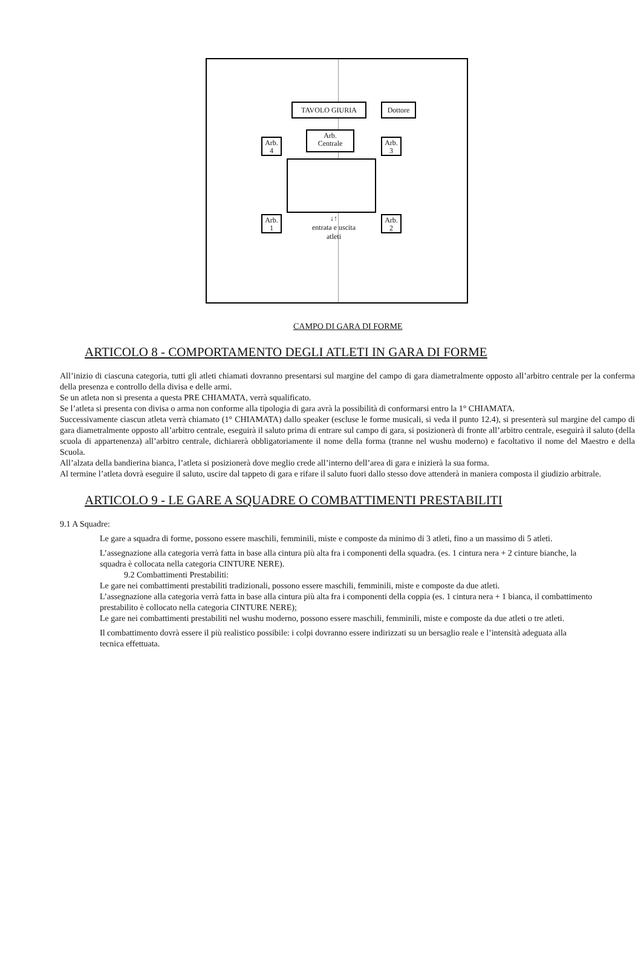TAVOLO GIURIA Dottore
Arb.
Centrale
Arb.
4
Arb.
3
Arb.
1
Arb.
2
↓↑
entrata e uscita
atleti
CAMPO DI GARA DI FORME
ARTICOLO 8 - COMPORTAMENTO DEGLI ATLETI IN GARA DI FORME
All’inizio di ciascuna categoria, tutti gli atleti chiamati dovranno presentarsi sul margine del campo di gara diametralmente opposto all’arbitro centrale per la conferma della presenza e controllo della divisa e delle armi.
Se un atleta non si presenta a questa PRE CHIAMATA, verrà squalificato.
Se l’atleta si presenta con divisa o arma non conforme alla tipologia di gara avrà la possibilità di conformarsi entro la 1° CHIAMATA.
Successivamente ciascun atleta verrà chiamato (1° CHIAMATA) dallo speaker (escluse le forme musicali, si veda il punto 12.4), si presenterà sul margine del campo di gara diametralmente opposto all’arbitro centrale, eseguirà il saluto prima di entrare sul campo di gara, si posizionerà di fronte all’arbitro centrale, eseguirà il saluto (della scuola di appartenenza) all’arbitro centrale, dichiarerà obbligatoriamente il nome della forma (tranne nel wushu moderno) e facoltativo il nome del Maestro e della Scuola.
All’alzata della bandierina bianca, l’atleta si posizionerà dove meglio crede all’interno dell’area di gara e inizierà la sua forma.
Al termine l’atleta dovrà eseguire il saluto, uscire dal tappeto di gara e rifare il saluto fuori dallo stesso dove attenderà in maniera composta il giudizio arbitrale.
ARTICOLO 9 - LE GARE A SQUADRE O COMBATTIMENTI PRESTABILITI
9.1 A Squadre:
Le gare a squadra di forme, possono essere maschili, femminili, miste e composte da minimo di 3 atleti, fino a un massimo di 5 atleti.
L’assegnazione alla categoria verrà fatta in base alla cintura più alta fra i componenti della squadra. (es. 1 cintura nera + 2 cinture bianche, la squadra è collocata nella categoria CINTURE NERE).
9.2 Combattimenti Prestabiliti:
Le gare nei combattimenti prestabiliti tradizionali, possono essere maschili, femminili, miste e composte da due atleti.
L’assegnazione alla categoria verrà fatta in base alla cintura più alta fra i componenti della coppia (es. 1 cintura nera + 1 bianca, il combattimento prestabilito è collocato nella categoria CINTURE NERE);
Le gare nei combattimenti prestabiliti nel wushu moderno, possono essere maschili, femminili, miste e composte da due atleti o tre atleti.
Il combattimento dovrà essere il più realistico possibile: i colpi dovranno essere indirizzati su un bersaglio reale e l’intensità adeguata alla tecnica effettuata.